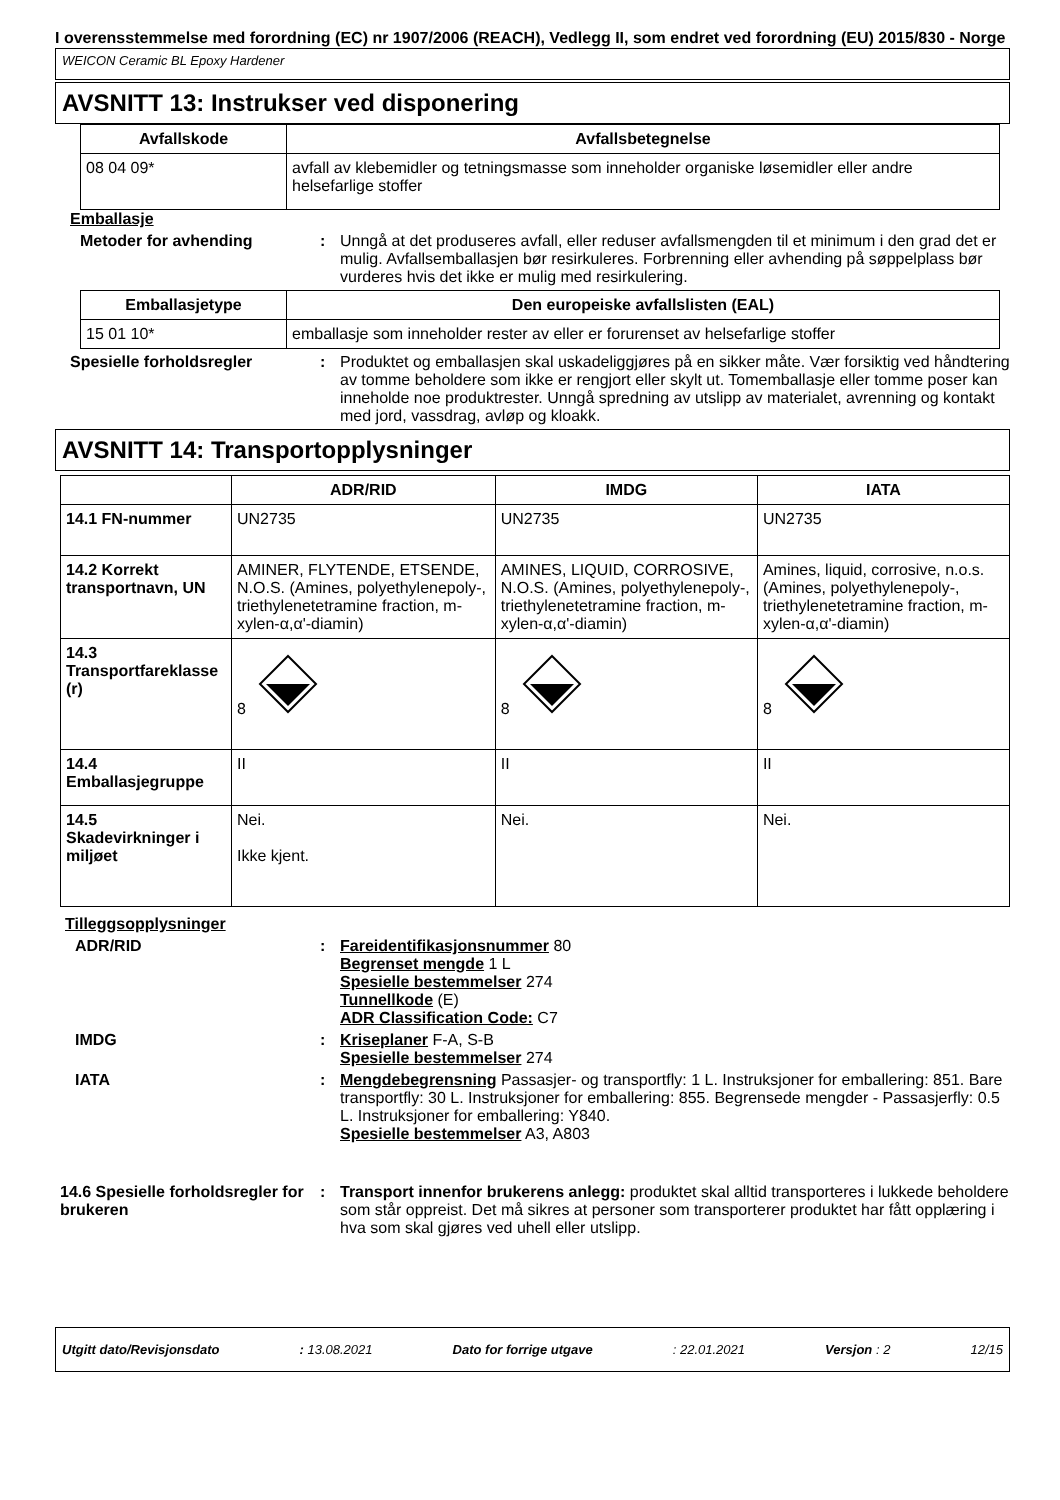I overensstemmelse med forordning (EC) nr 1907/2006 (REACH), Vedlegg II, som endret ved forordning (EU) 2015/830 - Norge
WEICON Ceramic BL Epoxy Hardener
AVSNITT 13: Instrukser ved disponering
| Avfallskode | Avfallsbetegnelse |
| --- | --- |
| 08 04 09* | avfall av klebemidler og tetningsmasse som inneholder organiske løsemidler eller andre helsefarlige stoffer |
Emballasje
Metoder for avhending : Unngå at det produseres avfall, eller reduser avfallsmengden til et minimum i den grad det er mulig. Avfallsemballasjen bør resirkuleres. Forbrenning eller avhending på søppelplass bør vurderes hvis det ikke er mulig med resirkulering.
| Emballasjetype | Den europeiske avfallslisten (EAL) |
| --- | --- |
| 15 01 10* | emballasje som inneholder rester av eller er forurenset av helsefarlige stoffer |
Spesielle forholdsregler : Produktet og emballasjen skal uskadeliggjøres på en sikker måte. Vær forsiktig ved håndtering av tomme beholdere som ikke er rengjort eller skylt ut. Tomemballasje eller tomme poser kan inneholde noe produktrester. Unngå spredning av utslipp av materialet, avrenning og kontakt med jord, vassdrag, avløp og kloakk.
AVSNITT 14: Transportopplysninger
| | ADR/RID | IMDG | IATA |
| --- | --- | --- | --- |
| 14.1 FN-nummer | UN2735 | UN2735 | UN2735 |
| 14.2 Korrekt transportnavn, UN | AMINER, FLYTENDE, ETSENDE, N.O.S. (Amines, polyethylenepoly-, triethylenetetramine fraction, m-xylen-α,α'-diamin) | AMINES, LIQUID, CORROSIVE, N.O.S. (Amines, polyethylenepoly-, triethylenetetramine fraction, m-xylen-α,α'-diamin) | Amines, liquid, corrosive, n.o.s. (Amines, polyethylenepoly-, triethylenetetramine fraction, m-xylen-α,α'-diamin) |
| 14.3 Transportfareklasse (r) | 8 | 8 | 8 |
| 14.4 Emballasjegruppe | II | II | II |
| 14.5 Skadevirkninger i miljøet | Nei. Ikke kjent. | Nei. | Nei. |
Tilleggsopplysninger
ADR/RID : Fareidentifikasjonsnummer 80
Begrenset mengde 1 L
Spesielle bestemmelser 274
Tunnellkode (E)
ADR Classification Code: C7
IMDG : Kriseplaner F-A, S-B
Spesielle bestemmelser 274
IATA : Mengdebegrensning Passasjer- og transportfly: 1 L. Instruksjoner for emballering: 851. Bare transportfly: 30 L. Instruksjoner for emballering: 855. Begrensede mengder - Passasjerfly: 0.5 L. Instruksjoner for emballering: Y840.
Spesielle bestemmelser A3, A803
14.6 Spesielle forholdsregler for brukeren
: Transport innenfor brukerens anlegg: produktet skal alltid transporteres i lukkede beholdere som står oppreist. Det må sikres at personer som transporterer produktet har fått opplæring i hva som skal gjøres ved uhell eller utslipp.
Utgitt dato/Revisjonsdato: 13.08.2021 Dato for forrige utgave: 22.01.2021 Versjon : 2 12/15